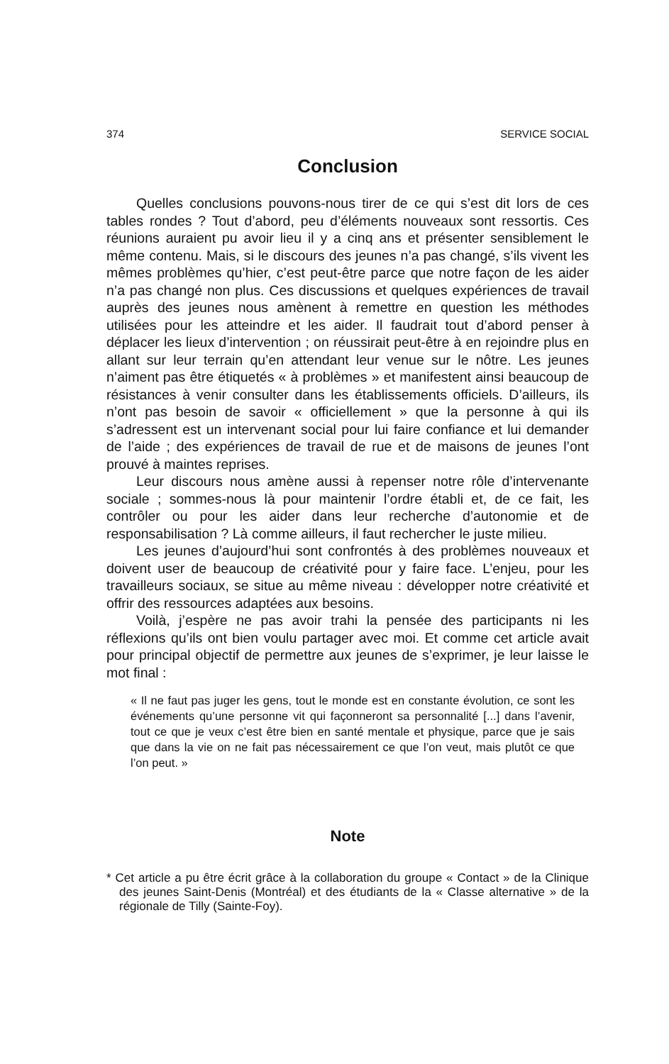374 SERVICE SOCIAL
Conclusion
Quelles conclusions pouvons-nous tirer de ce qui s’est dit lors de ces tables rondes ? Tout d’abord, peu d’éléments nouveaux sont ressortis. Ces réunions auraient pu avoir lieu il y a cinq ans et présenter sensiblement le même contenu. Mais, si le discours des jeunes n’a pas changé, s’ils vivent les mêmes problèmes qu’hier, c’est peut-être parce que notre façon de les aider n’a pas changé non plus. Ces discussions et quelques expériences de travail auprès des jeunes nous amènent à remettre en question les méthodes utilisées pour les atteindre et les aider. Il faudrait tout d’abord penser à déplacer les lieux d’intervention ; on réussirait peut-être à en rejoindre plus en allant sur leur terrain qu’en attendant leur venue sur le nôtre. Les jeunes n’aiment pas être étiquetés « à problèmes » et manifestent ainsi beaucoup de résistances à venir consulter dans les établissements officiels. D’ailleurs, ils n’ont pas besoin de savoir « officiellement » que la personne à qui ils s’adressent est un intervenant social pour lui faire confiance et lui demander de l’aide ; des expériences de travail de rue et de maisons de jeunes l’ont prouvé à maintes reprises.
Leur discours nous amène aussi à repenser notre rôle d’intervenante sociale ; sommes-nous là pour maintenir l’ordre établi et, de ce fait, les contrôler ou pour les aider dans leur recherche d’autonomie et de responsabilisation ? Là comme ailleurs, il faut rechercher le juste milieu.
Les jeunes d’aujourd’hui sont confrontés à des problèmes nouveaux et doivent user de beaucoup de créativité pour y faire face. L’enjeu, pour les travailleurs sociaux, se situe au même niveau : développer notre créativité et offrir des ressources adaptées aux besoins.
Voilà, j’espère ne pas avoir trahi la pensée des participants ni les réflexions qu’ils ont bien voulu partager avec moi. Et comme cet article avait pour principal objectif de permettre aux jeunes de s’exprimer, je leur laisse le mot final :
« Il ne faut pas juger les gens, tout le monde est en constante évolution, ce sont les événements qu’une personne vit qui façonneront sa personnalité [...] dans l’avenir, tout ce que je veux c’est être bien en santé mentale et physique, parce que je sais que dans la vie on ne fait pas nécessairement ce que l’on veut, mais plutôt ce que l’on peut. »
Note
* Cet article a pu être écrit grâce à la collaboration du groupe « Contact » de la Clinique des jeunes Saint-Denis (Montréal) et des étudiants de la « Classe alternative » de la régionale de Tilly (Sainte-Foy).